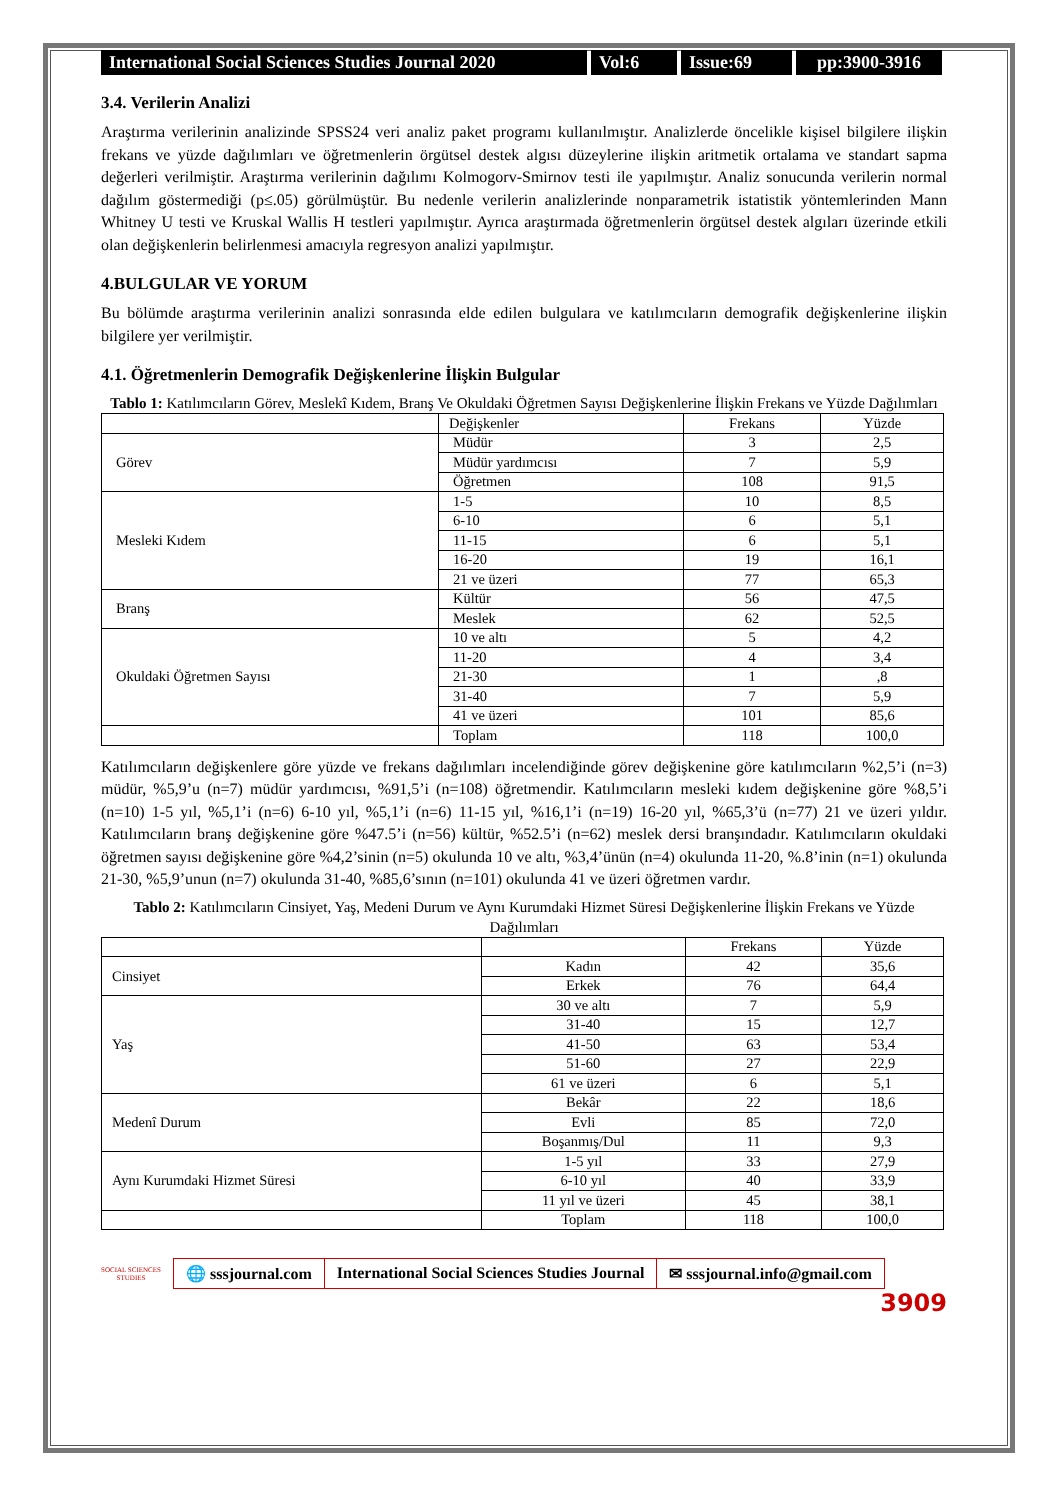International Social Sciences Studies Journal 2020
Vol:6 Issue:69 pp:3900-3916
3.4. Verilerin Analizi
Araştırma verilerinin analizinde SPSS24 veri analiz paket programı kullanılmıştır. Analizlerde öncelikle kişisel bilgilere ilişkin frekans ve yüzde dağılımları ve öğretmenlerin örgütsel destek algısı düzeylerine ilişkin aritmetik ortalama ve standart sapma değerleri verilmiştir. Araştırma verilerinin dağılımı Kolmogorv-Smirnov testi ile yapılmıştır. Analiz sonucunda verilerin normal dağılım göstermediği (p≤.05) görülmüştür. Bu nedenle verilerin analizlerinde nonparametrik istatistik yöntemlerinden Mann Whitney U testi ve Kruskal Wallis H testleri yapılmıştır. Ayrıca araştırmada öğretmenlerin örgütsel destek algıları üzerinde etkili olan değişkenlerin belirlenmesi amacıyla regresyon analizi yapılmıştır.
4.BULGULAR VE YORUM
Bu bölümde araştırma verilerinin analizi sonrasında elde edilen bulgulara ve katılımcıların demografik değişkenlerine ilişkin bilgilere yer verilmiştir.
4.1. Öğretmenlerin Demografik Değişkenlerine İlişkin Bulgular
Tablo 1: Katılımcıların Görev, Meslekî Kıdem, Branş Ve Okuldaki Öğretmen Sayısı Değişkenlerine İlişkin Frekans ve Yüzde Dağılımları
| | Değişkenler | Frekans | Yüzde |
| --- | --- | --- | --- |
| Görev | Müdür | 3 | 2,5 |
| | Müdür yardımcısı | 7 | 5,9 |
| | Öğretmen | 108 | 91,5 |
| Mesleki Kıdem | 1-5 | 10 | 8,5 |
| | 6-10 | 6 | 5,1 |
| | 11-15 | 6 | 5,1 |
| | 16-20 | 19 | 16,1 |
| | 21 ve üzeri | 77 | 65,3 |
| Branş | Kültür | 56 | 47,5 |
| | Meslek | 62 | 52,5 |
| Okuldaki Öğretmen Sayısı | 10 ve altı | 5 | 4,2 |
| | 11-20 | 4 | 3,4 |
| | 21-30 | 1 | ,8 |
| | 31-40 | 7 | 5,9 |
| | 41 ve üzeri | 101 | 85,6 |
| | Toplam | 118 | 100,0 |
Katılımcıların değişkenlere göre yüzde ve frekans dağılımları incelendiğinde görev değişkenine göre katılımcıların %2,5’i (n=3) müdür, %5,9’u (n=7) müdür yardımcısı, %91,5’i (n=108) öğretmendir. Katılımcıların mesleki kıdem değişkenine göre %8,5’i (n=10) 1-5 yıl, %5,1’i (n=6) 6-10 yıl, %5,1’i (n=6) 11-15 yıl, %16,1’i (n=19) 16-20 yıl, %65,3’ü (n=77) 21 ve üzeri yıldır. Katılımcıların branş değişkenine göre %47.5’i (n=56) kültür, %52.5’i (n=62) meslek dersi branşındadır. Katılımcıların okuldaki öğretmen sayısı değişkenine göre %4,2’sinin (n=5) okulunda 10 ve altı, %3,4’ünün (n=4) okulunda 11-20, %.8’inin (n=1) okulunda 21-30, %5,9’unun (n=7) okulunda 31-40, %85,6’sının (n=101) okulunda 41 ve üzeri öğretmen vardır.
Tablo 2: Katılımcıların Cinsiyet, Yaş, Medeni Durum ve Aynı Kurumdaki Hizmet Süresi Değişkenlerine İlişkin Frekans ve Yüzde Dağılımları
| | | Frekans | Yüzde |
| --- | --- | --- | --- |
| Cinsiyet | Kadın | 42 | 35,6 |
| | Erkek | 76 | 64,4 |
| Yaş | 30 ve altı | 7 | 5,9 |
| | 31-40 | 15 | 12,7 |
| | 41-50 | 63 | 53,4 |
| | 51-60 | 27 | 22,9 |
| | 61 ve üzeri | 6 | 5,1 |
| Medenî Durum | Bekâr | 22 | 18,6 |
| | Evli | 85 | 72,0 |
| | Boşanmış/Dul | 11 | 9,3 |
| Aynı Kurumdaki Hizmet Süresi | 1-5 yıl | 33 | 27,9 |
| | 6-10 yıl | 40 | 33,9 |
| | 11 yıl ve üzeri | 45 | 38,1 |
| | Toplam | 118 | 100,0 |
SOCIAL SCIENCES STUDIES
🌐 sssjournal.com International Social Sciences Studies Journal
✉ sssjournal.info@gmail.com
3909